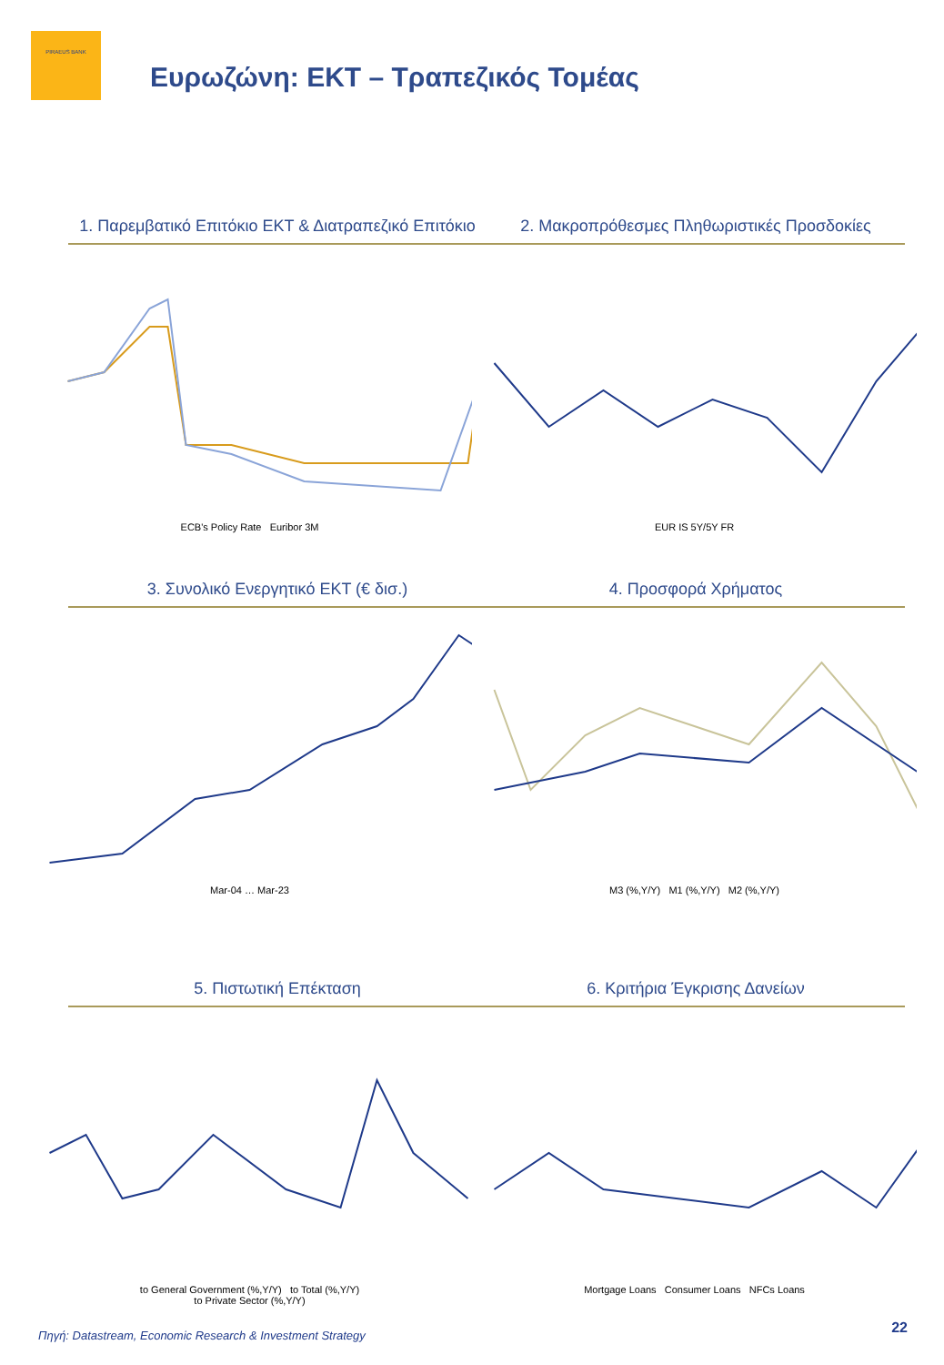PIRAEUS BANK
Ευρωζώνη: ΕΚΤ – Τραπεζικός Τομέας
1. Παρεμβατικό Επιτόκιο ΕΚΤ & Διατραπεζικό Επιτόκιο
2. Μακροπρόθεσμες Πληθωριστικές Προσδοκίες
ECB's Policy Rate Euribor 3M EUR IS 5Y/5Y FR
3. Συνολικό Ενεργητικό ΕΚΤ (€ δισ.)
4. Προσφορά Χρήματος
Mar-04 … Mar-23 M3 (%,Y/Y) M1 (%,Y/Y) M2 (%,Y/Y)
5. Πιστωτική Επέκταση 6. Κριτήρια Έγκρισης Δανείων
to General Government (%,Y/Y) to Total (%,Y/Y)
to Private Sector (%,Y/Y)
Mortgage Loans Consumer Loans NFCs Loans
Πηγή: Datastream, Economic Research & Investment Strategy
22